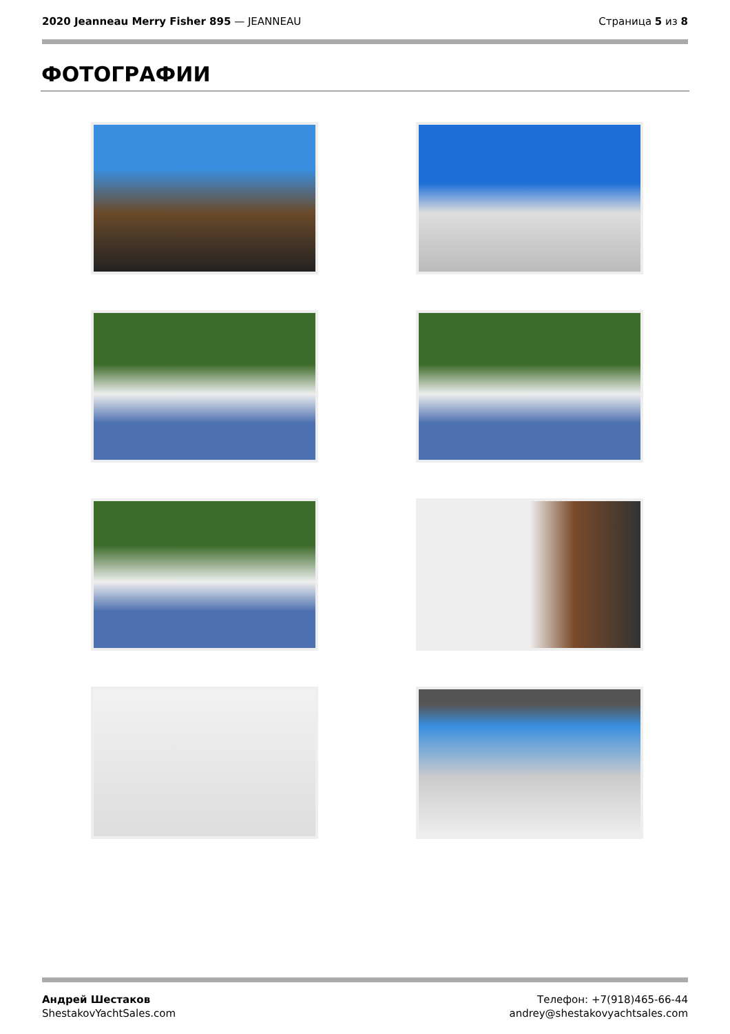2020 Jeanneau Merry Fisher 895 — JEANNEAU
Страница 5 из 8
ФОТОГРАФИИ
Андрей Шестаков
ShestakovYachtSales.com
Телефон: +7(918)465-66-44
andrey@shestakovyachtsales.com